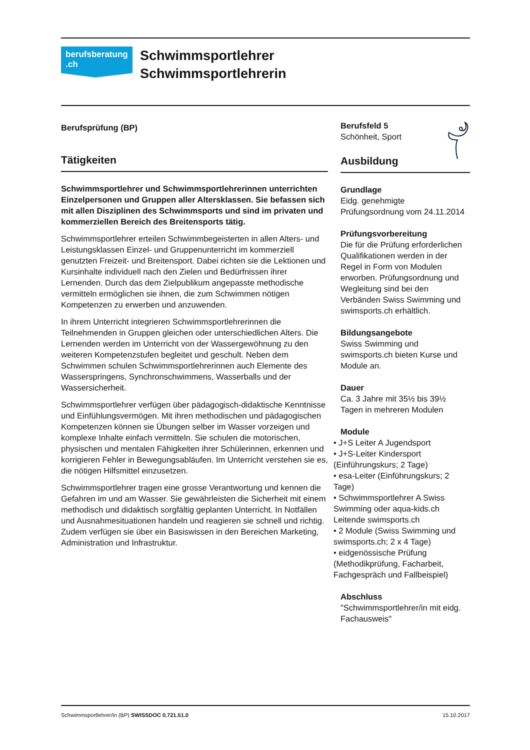berufsberatung
.ch
Schwimmsportlehrer
Schwimmsportlehrerin
Berufsprüfung (BP)
Tätigkeiten
Schwimmsportlehrer und Schwimmsportlehrerinnen unterrichten Einzelpersonen und Gruppen aller Altersklassen. Sie befassen sich mit allen Disziplinen des Schwimmsports und sind im privaten und kommerziellen Bereich des Breitensports tätig.
Schwimmsportlehrer erteilen Schwimmbegeisterten in allen Alters- und Leistungsklassen Einzel- und Gruppenunterricht im kommerziell genutzten Freizeit- und Breitensport. Dabei richten sie die Lektionen und Kursinhalte individuell nach den Zielen und Bedürfnissen ihrer Lernenden. Durch das dem Zielpublikum angepasste methodische vermitteln ermöglichen sie ihnen, die zum Schwimmen nötigen Kompetenzen zu erwerben und anzuwenden.
In ihrem Unterricht integrieren Schwimmsportlehrerinnen die Teilnehmenden in Gruppen gleichen oder unterschiedlichen Alters. Die Lernenden werden im Unterricht von der Wassergewöhnung zu den weiteren Kompetenzstufen begleitet und geschult. Neben dem Schwimmen schulen Schwimmsportlehrerinnen auch Elemente des Wasserspringens, Synchronschwimmens, Wasserballs und der Wassersicherheit.
Schwimmsportlehrer verfügen über pädagogisch-didaktische Kenntnisse und Einfühlungsvermögen. Mit ihren methodischen und pädagogischen Kompetenzen können sie Übungen selber im Wasser vorzeigen und komplexe Inhalte einfach vermitteln. Sie schulen die motorischen, physischen und mentalen Fähigkeiten ihrer Schülerinnen, erkennen und korrigieren Fehler in Bewegungsabläufen. Im Unterricht verstehen sie es, die nötigen Hilfsmittel einzusetzen.
Schwimmsportlehrer tragen eine grosse Verantwortung und kennen die Gefahren im und am Wasser. Sie gewährleisten die Sicherheit mit einem methodisch und didaktisch sorgfältig geplanten Unterricht. In Notfällen und Ausnahmesituationen handeln und reagieren sie schnell und richtig. Zudem verfügen sie über ein Basiswissen in den Bereichen Marketing, Administration und Infrastruktur.
Berufsfeld 5
Schönheit, Sport
Ausbildung
Grundlage
Eidg. genehmigte Prüfungsordnung vom 24.11.2014
Prüfungsvorbereitung
Die für die Prüfung erforderlichen Qualifikationen werden in der Regel in Form von Modulen erworben. Prüfungsordnung und Wegleitung sind bei den Verbänden Swiss Swimming und swimsports.ch erhältlich.
Bildungsangebote
Swiss Swimming und swimsports.ch bieten Kurse und Module an.
Dauer
Ca. 3 Jahre mit 35½ bis 39½ Tagen in mehreren Modulen
Module
• J+S Leiter A Jugendsport
• J+S-Leiter Kindersport (Einführungskurs; 2 Tage)
• esa-Leiter (Einführungskurs; 2 Tage)
• Schwimmsportlehrer A Swiss Swimming oder aqua-kids.ch Leitende swimsports.ch
• 2 Module (Swiss Swimming und swimsports.ch; 2 x 4 Tage)
• eidgenössische Prüfung (Methodikprüfung, Facharbeit, Fachgespräch und Fallbeispiel)
Abschluss
"Schwimmsportlehrer/in mit eidg. Fachausweis"
Schwimmsportlehrer/in (BP) SWISSDOC 0.721.51.0 15.10.2017